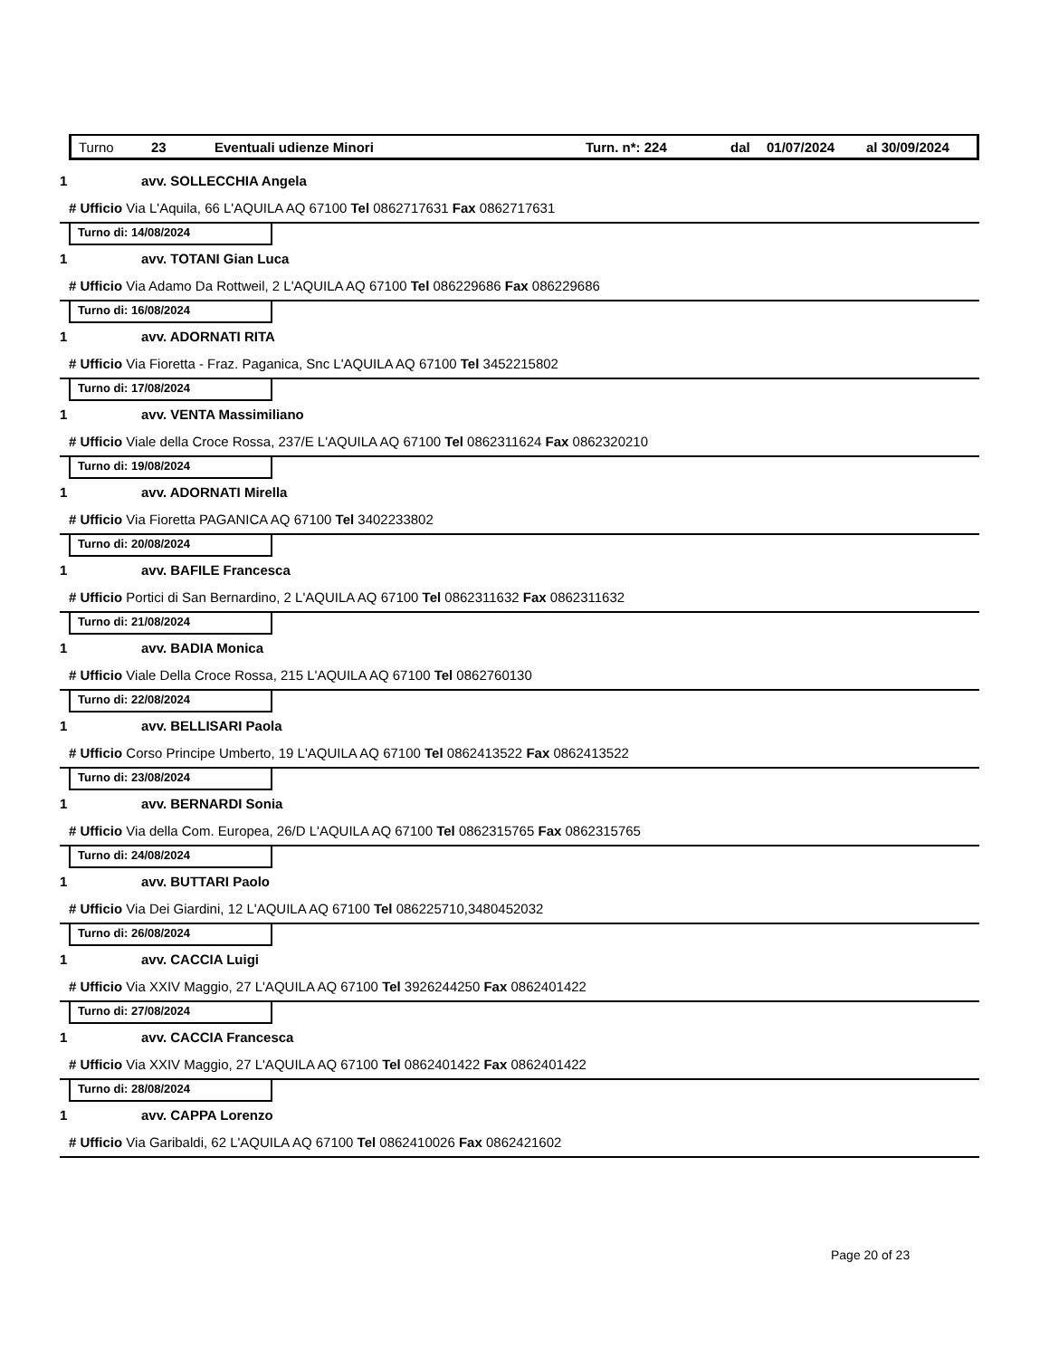Turno 23 Eventuali udienze Minori Turn. n*: 224 dal 01/07/2024 al 30/09/2024
1 avv. SOLLECCHIA Angela
# Ufficio Via L'Aquila, 66 L'AQUILA AQ 67100 Tel 0862717631 Fax 0862717631
Turno di: 14/08/2024
1 avv. TOTANI Gian Luca
# Ufficio Via Adamo Da Rottweil, 2 L'AQUILA AQ 67100 Tel 086229686 Fax 086229686
Turno di: 16/08/2024
1 avv. ADORNATI RITA
# Ufficio Via Fioretta - Fraz. Paganica, Snc L'AQUILA AQ 67100 Tel 3452215802
Turno di: 17/08/2024
1 avv. VENTA Massimiliano
# Ufficio Viale della Croce Rossa, 237/E L'AQUILA AQ 67100 Tel 0862311624 Fax 0862320210
Turno di: 19/08/2024
1 avv. ADORNATI Mirella
# Ufficio Via Fioretta PAGANICA AQ 67100 Tel 3402233802
Turno di: 20/08/2024
1 avv. BAFILE Francesca
# Ufficio Portici di San Bernardino, 2 L'AQUILA AQ 67100 Tel 0862311632 Fax 0862311632
Turno di: 21/08/2024
1 avv. BADIA Monica
# Ufficio Viale Della Croce Rossa, 215 L'AQUILA AQ 67100 Tel 0862760130
Turno di: 22/08/2024
1 avv. BELLISARI Paola
# Ufficio Corso Principe Umberto, 19 L'AQUILA AQ 67100 Tel 0862413522 Fax 0862413522
Turno di: 23/08/2024
1 avv. BERNARDI Sonia
# Ufficio Via della Com. Europea, 26/D L'AQUILA AQ 67100 Tel 0862315765 Fax 0862315765
Turno di: 24/08/2024
1 avv. BUTTARI Paolo
# Ufficio Via Dei Giardini, 12 L'AQUILA AQ 67100 Tel 086225710,3480452032
Turno di: 26/08/2024
1 avv. CACCIA Luigi
# Ufficio Via XXIV Maggio, 27 L'AQUILA AQ 67100 Tel 3926244250 Fax 0862401422
Turno di: 27/08/2024
1 avv. CACCIA Francesca
# Ufficio Via XXIV Maggio, 27 L'AQUILA AQ 67100 Tel 0862401422 Fax 0862401422
Turno di: 28/08/2024
1 avv. CAPPA Lorenzo
# Ufficio Via Garibaldi, 62 L'AQUILA AQ 67100 Tel 0862410026 Fax 0862421602
Page 20 of 23